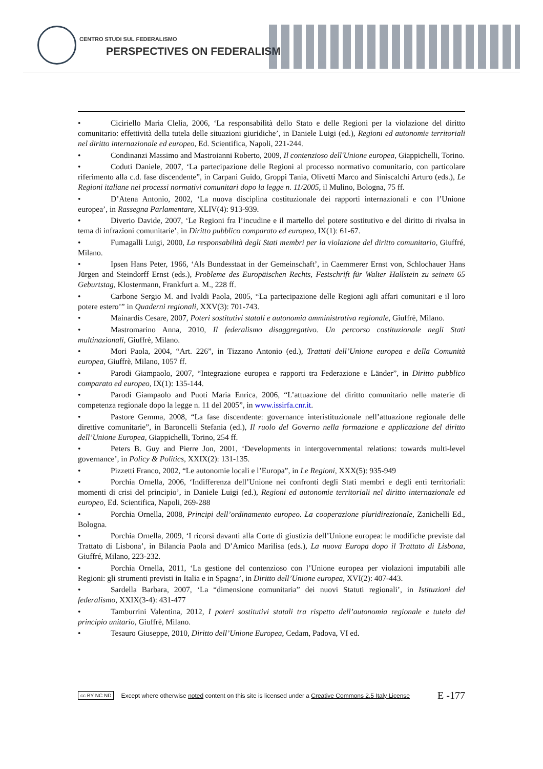CENTRO STUDI SUL FEDERALISMO
PERSPECTIVES ON FEDERALISM
• Ciciriello Maria Clelia, 2006, ‘La responsabilità dello Stato e delle Regioni per la violazione del diritto comunitario: effettività della tutela delle situazioni giuridiche’, in Daniele Luigi (ed.), Regioni ed autonomie territoriali nel diritto internazionale ed europeo, Ed. Scientifica, Napoli, 221-244.
• Condinanzi Massimo and Mastroianni Roberto, 2009, Il contenzioso dell'Unione europea, Giappichelli, Torino.
• Coduti Daniele, 2007, ‘La partecipazione delle Regioni al processo normativo comunitario, con particolare riferimento alla c.d. fase discendente”, in Carpani Guido, Groppi Tania, Olivetti Marco and Siniscalchi Arturo (eds.), Le Regioni italiane nei processi normativi comunitari dopo la legge n. 11/2005, il Mulino, Bologna, 75 ff.
• D’Atena Antonio, 2002, ‘La nuova disciplina costituzionale dei rapporti internazionali e con l’Unione europea’, in Rassegna Parlamentare, XLIV(4): 913-939.
• Diverio Davide, 2007, ‘Le Regioni fra l’incudine e il martello del potere sostitutivo e del diritto di rivalsa in tema di infrazioni comunitarie’, in Diritto pubblico comparato ed europeo, IX(1): 61-67.
• Fumagalli Luigi, 2000, La responsabilità degli Stati membri per la violazione del diritto comunitario, Giuffré, Milano.
• Ipsen Hans Peter, 1966, ‘Als Bundesstaat in der Gemeinschaft’, in Caemmerer Ernst von, Schlochauer Hans Jürgen and Steindorff Ernst (eds.), Probleme des Europäischen Rechts, Festschrift für Walter Hallstein zu seinem 65 Geburtstag, Klostermann, Frankfurt a. M., 228 ff.
• Carbone Sergio M. and Ivaldi Paola, 2005, “La partecipazione delle Regioni agli affari comunitari e il loro potere estero’” in Quaderni regionali, XXV(3): 701-743.
• Mainardis Cesare, 2007, Poteri sostitutivi statali e autonomia amministrativa regionale, Giuffrè, Milano.
• Mastromarino Anna, 2010, Il federalismo disaggregativo. Un percorso costituzionale negli Stati multinazionali, Giuffrè, Milano.
• Mori Paola, 2004, “Art. 226”, in Tizzano Antonio (ed.), Trattati dell’Unione europea e della Comunità europea, Giuffrè, Milano, 1057 ff.
• Parodi Giampaolo, 2007, “Integrazione europea e rapporti tra Federazione e Länder”, in Diritto pubblico comparato ed europeo, IX(1): 135-144.
• Parodi Giampaolo and Puoti Maria Enrica, 2006, “L’attuazione del diritto comunitario nelle materie di competenza regionale dopo la legge n. 11 del 2005”, in www.issirfa.cnr.it.
• Pastore Gemma, 2008, “La fase discendente: governance interistituzionale nell’attuazione regionale delle direttive comunitarie”, in Baroncelli Stefania (ed.), Il ruolo del Governo nella formazione e applicazione del diritto dell’Unione Europea, Giappichelli, Torino, 254 ff.
• Peters B. Guy and Pierre Jon, 2001, ‘Developments in intergovernmental relations: towards multi-level governance’, in Policy & Politics, XXIX(2): 131-135.
• Pizzetti Franco, 2002, “Le autonomie locali e l’Europa”, in Le Regioni, XXX(5): 935-949
• Porchia Ornella, 2006, ‘Indifferenza dell’Unione nei confronti degli Stati membri e degli enti territoriali: momenti di crisi del principio’, in Daniele Luigi (ed.), Regioni ed autonomie territoriali nel diritto internazionale ed europeo, Ed. Scientifica, Napoli, 269-288
• Porchia Ornella, 2008, Principi dell’ordinamento europeo. La cooperazione pluridirezionale, Zanichelli Ed., Bologna.
• Porchia Ornella, 2009, ‘I ricorsi davanti alla Corte di giustizia dell’Unione europea: le modifiche previste dal Trattato di Lisbona’, in Bilancia Paola and D’Amico Marilisa (eds.), La nuova Europa dopo il Trattato di Lisbona, Giuffré, Milano, 223-232.
• Porchia Ornella, 2011, ‘La gestione del contenzioso con l’Unione europea per violazioni imputabili alle Regioni: gli strumenti previsti in Italia e in Spagna’, in Diritto dell’Unione europea, XVI(2): 407-443.
• Sardella Barbara, 2007, ‘La “dimensione comunitaria” dei nuovi Statuti regionali’, in Istituzioni del federalismo, XXIX(3-4): 431-477
• Tamburrini Valentina, 2012, I poteri sostitutivi statali tra rispetto dell’autonomia regionale e tutela del principio unitario, Giuffrè, Milano.
• Tesauro Giuseppe, 2010, Diritto dell’Unione Europea, Cedam, Padova, VI ed.
cc BY NC ND Except where otherwise noted content on this site is licensed under a Creative Commons 2.5 Italy License E -177